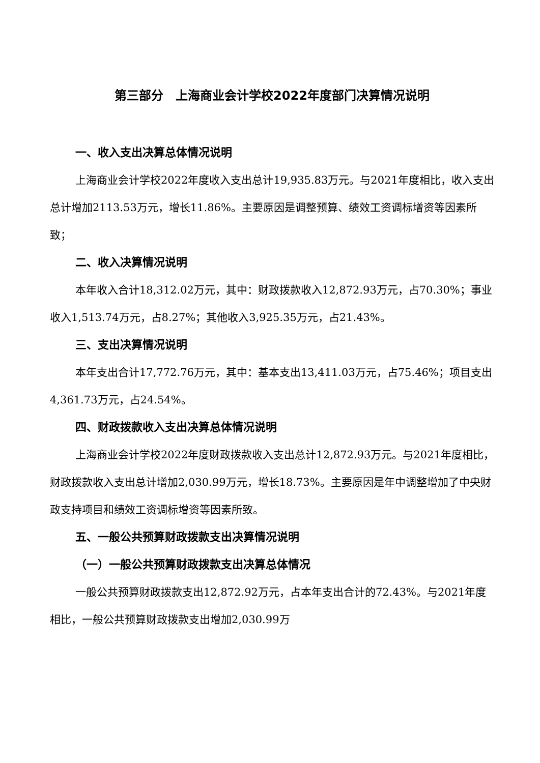第三部分　上海商业会计学校2022年度部门决算情况说明
一、收入支出决算总体情况说明
上海商业会计学校2022年度收入支出总计19,935.83万元。与2021年度相比，收入支出总计增加2113.53万元，增长11.86%。主要原因是调整预算、绩效工资调标增资等因素所致；
二、收入决算情况说明
本年收入合计18,312.02万元，其中：财政拨款收入12,872.93万元，占70.30%；事业收入1,513.74万元，占8.27%；其他收入3,925.35万元，占21.43%。
三、支出决算情况说明
本年支出合计17,772.76万元，其中：基本支出13,411.03万元，占75.46%；项目支出4,361.73万元，占24.54%。
四、财政拨款收入支出决算总体情况说明
上海商业会计学校2022年度财政拨款收入支出总计12,872.93万元。与2021年度相比，财政拨款收入支出总计增加2,030.99万元，增长18.73%。主要原因是年中调整增加了中央财政支持项目和绩效工资调标增资等因素所致。
五、一般公共预算财政拨款支出决算情况说明
（一）一般公共预算财政拨款支出决算总体情况
一般公共预算财政拨款支出12,872.92万元，占本年支出合计的72.43%。与2021年度相比，一般公共预算财政拨款支出增加2,030.99万